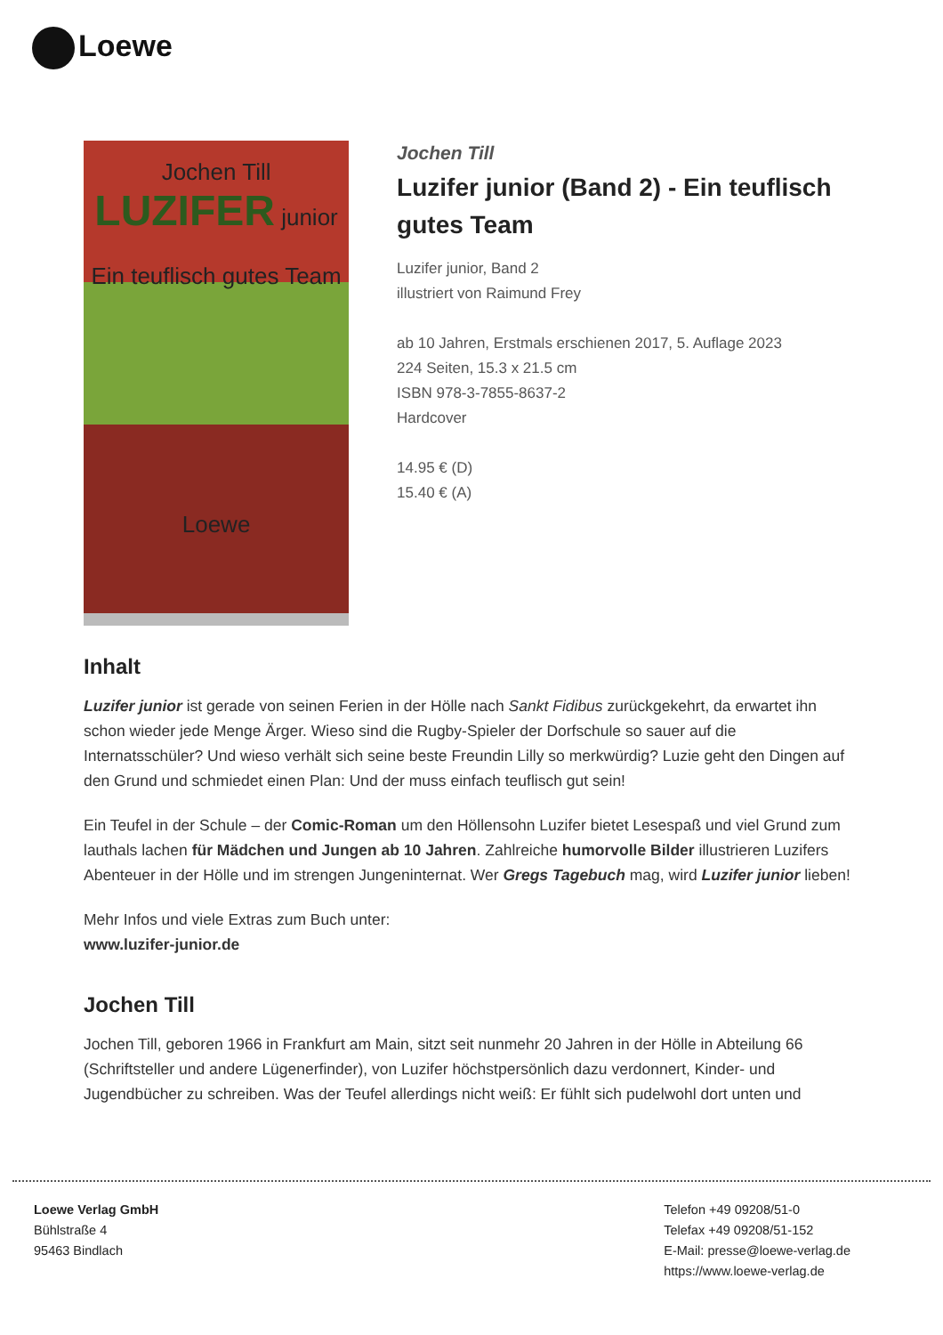Loewe
Jochen Till
LUZIFER junior
Ein teuflisch gutes Team
Loewe
Jochen Till
Luzifer junior (Band 2) - Ein teuflisch gutes Team
Luzifer junior, Band 2
illustriert von Raimund Frey
ab 10 Jahren, Erstmals erschienen 2017, 5. Auflage 2023
224 Seiten, 15.3 x 21.5 cm
ISBN 978-3-7855-8637-2
Hardcover
14.95 € (D)
15.40 € (A)
Inhalt
Luzifer junior ist gerade von seinen Ferien in der Hölle nach Sankt Fidibus zurückgekehrt, da erwartet ihn schon wieder jede Menge Ärger. Wieso sind die Rugby-Spieler der Dorfschule so sauer auf die Internatsschüler? Und wieso verhält sich seine beste Freundin Lilly so merkwürdig? Luzie geht den Dingen auf den Grund und schmiedet einen Plan: Und der muss einfach teuflisch gut sein!
Ein Teufel in der Schule – der Comic-Roman um den Höllensohn Luzifer bietet Lesespaß und viel Grund zum lauthals lachen für Mädchen und Jungen ab 10 Jahren. Zahlreiche humorvolle Bilder illustrieren Luzifers Abenteuer in der Hölle und im strengen Jungeninternat. Wer Gregs Tagebuch mag, wird Luzifer junior lieben!
Mehr Infos und viele Extras zum Buch unter:
www.luzifer-junior.de
Jochen Till
Jochen Till, geboren 1966 in Frankfurt am Main, sitzt seit nunmehr 20 Jahren in der Hölle in Abteilung 66 (Schriftsteller und andere Lügenerfinder), von Luzifer höchstpersönlich dazu verdonnert, Kinder- und Jugendbücher zu schreiben. Was der Teufel allerdings nicht weiß: Er fühlt sich pudelwohl dort unten und
Loewe Verlag GmbH
Bühlstraße 4
95463 Bindlach
Telefon +49 09208/51-0
Telefax +49 09208/51-152
E-Mail: presse@loewe-verlag.de
https://www.loewe-verlag.de